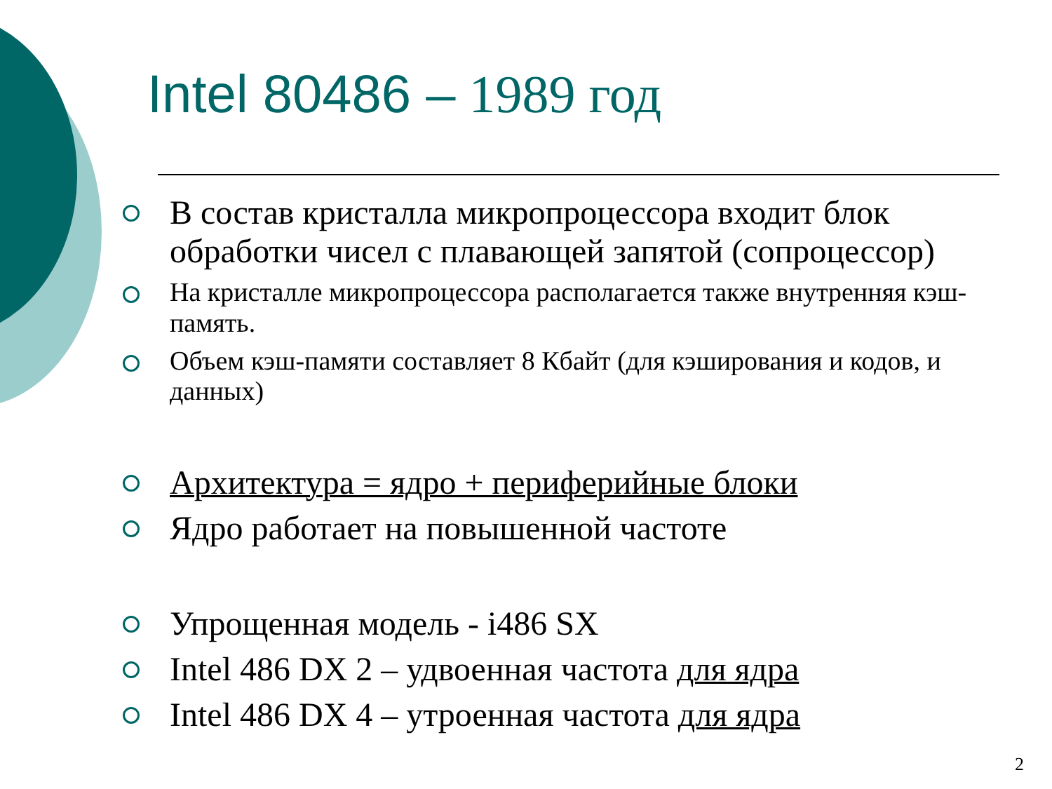Intel 80486 – 1989 год
В состав кристалла микропроцессора входит блок обработки чисел с плавающей запятой (сопроцессор)
На кристалле микропроцессора располагается также внутренняя кэш-память.
Объем кэш-памяти составляет 8 Кбайт (для кэширования и кодов, и данных)
Архитектура = ядро + периферийные блоки
Ядро работает на повышенной частоте
Упрощенная модель - i486 SX
Intel 486 DX 2 – удвоенная частота для ядра
Intel 486 DX 4 – утроенная частота для ядра
2